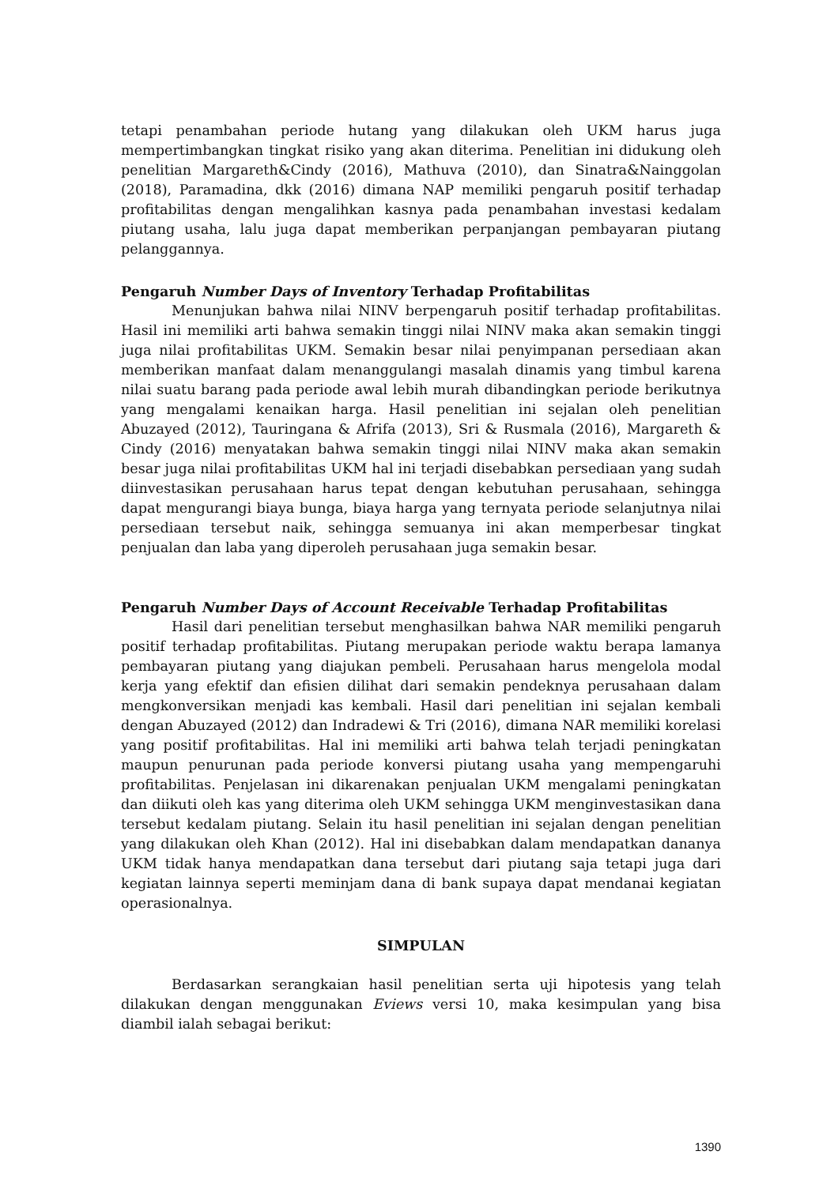tetapi penambahan periode hutang yang dilakukan oleh UKM harus juga mempertimbangkan tingkat risiko yang akan diterima. Penelitian ini didukung oleh penelitian Margareth&Cindy (2016), Mathuva (2010), dan Sinatra&Nainggolan (2018), Paramadina, dkk (2016) dimana NAP memiliki pengaruh positif terhadap profitabilitas dengan mengalihkan kasnya pada penambahan investasi kedalam piutang usaha, lalu juga dapat memberikan perpanjangan pembayaran piutang pelanggannya.
Pengaruh Number Days of Inventory Terhadap Profitabilitas
Menunjukan bahwa nilai NINV berpengaruh positif terhadap profitabilitas. Hasil ini memiliki arti bahwa semakin tinggi nilai NINV maka akan semakin tinggi juga nilai profitabilitas UKM. Semakin besar nilai penyimpanan persediaan akan memberikan manfaat dalam menanggulangi masalah dinamis yang timbul karena nilai suatu barang pada periode awal lebih murah dibandingkan periode berikutnya yang mengalami kenaikan harga. Hasil penelitian ini sejalan oleh penelitian Abuzayed (2012), Tauringana & Afrifa (2013), Sri & Rusmala (2016), Margareth & Cindy (2016) menyatakan bahwa semakin tinggi nilai NINV maka akan semakin besar juga nilai profitabilitas UKM hal ini terjadi disebabkan persediaan yang sudah diinvestasikan perusahaan harus tepat dengan kebutuhan perusahaan, sehingga dapat mengurangi biaya bunga, biaya harga yang ternyata periode selanjutnya nilai persediaan tersebut naik, sehingga semuanya ini akan memperbesar tingkat penjualan dan laba yang diperoleh perusahaan juga semakin besar.
Pengaruh Number Days of Account Receivable Terhadap Profitabilitas
Hasil dari penelitian tersebut menghasilkan bahwa NAR memiliki pengaruh positif terhadap profitabilitas. Piutang merupakan periode waktu berapa lamanya pembayaran piutang yang diajukan pembeli. Perusahaan harus mengelola modal kerja yang efektif dan efisien dilihat dari semakin pendeknya perusahaan dalam mengkonversikan menjadi kas kembali. Hasil dari penelitian ini sejalan kembali dengan Abuzayed (2012) dan Indradewi & Tri (2016), dimana NAR memiliki korelasi yang positif profitabilitas. Hal ini memiliki arti bahwa telah terjadi peningkatan maupun penurunan pada periode konversi piutang usaha yang mempengaruhi profitabilitas. Penjelasan ini dikarenakan penjualan UKM mengalami peningkatan dan diikuti oleh kas yang diterima oleh UKM sehingga UKM menginvestasikan dana tersebut kedalam piutang. Selain itu hasil penelitian ini sejalan dengan penelitian yang dilakukan oleh Khan (2012). Hal ini disebabkan dalam mendapatkan dananya UKM tidak hanya mendapatkan dana tersebut dari piutang saja tetapi juga dari kegiatan lainnya seperti meminjam dana di bank supaya dapat mendanai kegiatan operasionalnya.
SIMPULAN
Berdasarkan serangkaian hasil penelitian serta uji hipotesis yang telah dilakukan dengan menggunakan Eviews versi 10, maka kesimpulan yang bisa diambil ialah sebagai berikut:
1390